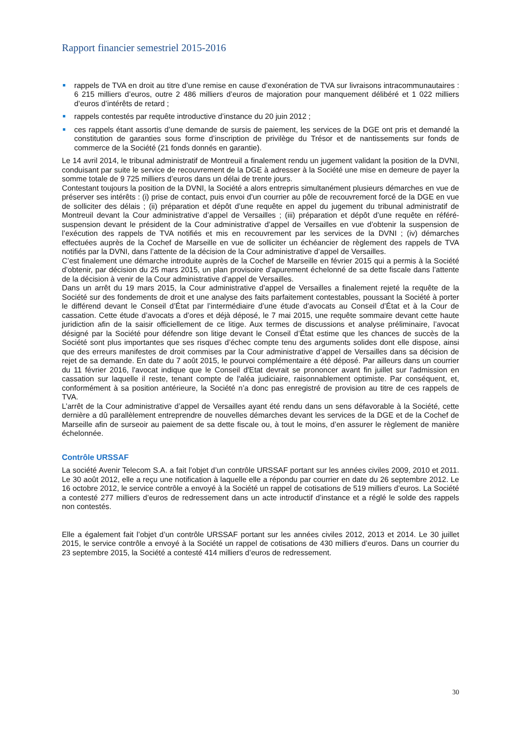Rapport financier semestriel 2015-2016
rappels de TVA en droit au titre d’une remise en cause d’exonération de TVA sur livraisons intracommunautaires : 6 215 milliers d’euros, outre 2 486 milliers d’euros de majoration pour manquement délibéré et 1 022 milliers d’euros d’intérêts de retard ;
rappels contestés par requête introductive d’instance du 20 juin 2012 ;
ces rappels étant assortis d’une demande de sursis de paiement, les services de la DGE ont pris et demandé la constitution de garanties sous forme d’inscription de privilège du Trésor et de nantissements sur fonds de commerce de la Société (21 fonds donnés en garantie).
Le 14 avril 2014, le tribunal administratif de Montreuil a finalement rendu un jugement validant la position de la DVNI, conduisant par suite le service de recouvrement de la DGE à adresser à la Société une mise en demeure de payer la somme totale de 9 725 milliers d’euros dans un délai de trente jours.
Contestant toujours la position de la DVNI, la Société a alors entrepris simultanément plusieurs démarches en vue de préserver ses intérêts : (i) prise de contact, puis envoi d’un courrier au pôle de recouvrement forcé de la DGE en vue de solliciter des délais ; (ii) préparation et dépôt d’une requête en appel du jugement du tribunal administratif de Montreuil devant la Cour administrative d’appel de Versailles ; (iii) préparation et dépôt d’une requête en référé-suspension devant le président de la Cour administrative d’appel de Versailles en vue d’obtenir la suspension de l’exécution des rappels de TVA notifiés et mis en recouvrement par les services de la DVNI ; (iv) démarches effectuées auprès de la Cochef de Marseille en vue de solliciter un échéancier de règlement des rappels de TVA notifiés par la DVNI, dans l’attente de la décision de la Cour administrative d’appel de Versailles.
C’est finalement une démarche introduite auprès de la Cochef de Marseille en février 2015 qui a permis à la Société d’obtenir, par décision du 25 mars 2015, un plan provisoire d’apurement échelonné de sa dette fiscale dans l’attente de la décision à venir de la Cour administrative d’appel de Versailles.
Dans un arrêt du 19 mars 2015, la Cour administrative d’appel de Versailles a finalement rejeté la requête de la Société sur des fondements de droit et une analyse des faits parfaitement contestables, poussant la Société à porter le différend devant le Conseil d’État par l’intermédiaire d’une étude d’avocats au Conseil d’État et à la Cour de cassation. Cette étude d’avocats a d’ores et déjà déposé, le 7 mai 2015, une requête sommaire devant cette haute juridiction afin de la saisir officiellement de ce litige. Aux termes de discussions et analyse préliminaire, l’avocat désigné par la Société pour défendre son litige devant le Conseil d’État estime que les chances de succès de la Société sont plus importantes que ses risques d’échec compte tenu des arguments solides dont elle dispose, ainsi que des erreurs manifestes de droit commises par la Cour administrative d’appel de Versailles dans sa décision de rejet de sa demande. En date du 7 août 2015, le pourvoi complémentaire a été déposé. Par ailleurs dans un courrier du 11 février 2016, l'avocat indique que le Conseil d'Etat devrait se prononcer avant fin juillet sur l'admission en cassation sur laquelle il reste, tenant compte de l'aléa judiciaire, raisonnablement optimiste. Par conséquent, et, conformément à sa position antérieure, la Société n’a donc pas enregistré de provision au titre de ces rappels de TVA.
L’arrêt de la Cour administrative d’appel de Versailles ayant été rendu dans un sens défavorable à la Société, cette dernière a dû parallèlement entreprendre de nouvelles démarches devant les services de la DGE et de la Cochef de Marseille afin de surseoir au paiement de sa dette fiscale ou, à tout le moins, d’en assurer le règlement de manière échelonnée.
Contrôle URSSAF
La société Avenir Telecom S.A. a fait l’objet d’un contrôle URSSAF portant sur les années civiles 2009, 2010 et 2011. Le 30 août 2012, elle a reçu une notification à laquelle elle a répondu par courrier en date du 26 septembre 2012. Le 16 octobre 2012, le service contrôle a envoyé à la Société un rappel de cotisations de 519 milliers d’euros. La Société a contesté 277 milliers d’euros de redressement dans un acte introductif d’instance et a réglé le solde des rappels non contestés.
Elle a également fait l’objet d’un contrôle URSSAF portant sur les années civiles 2012, 2013 et 2014. Le 30 juillet 2015, le service contrôle a envoyé à la Société un rappel de cotisations de 430 milliers d’euros. Dans un courrier du 23 septembre 2015, la Société a contesté 414 milliers d’euros de redressement.
30